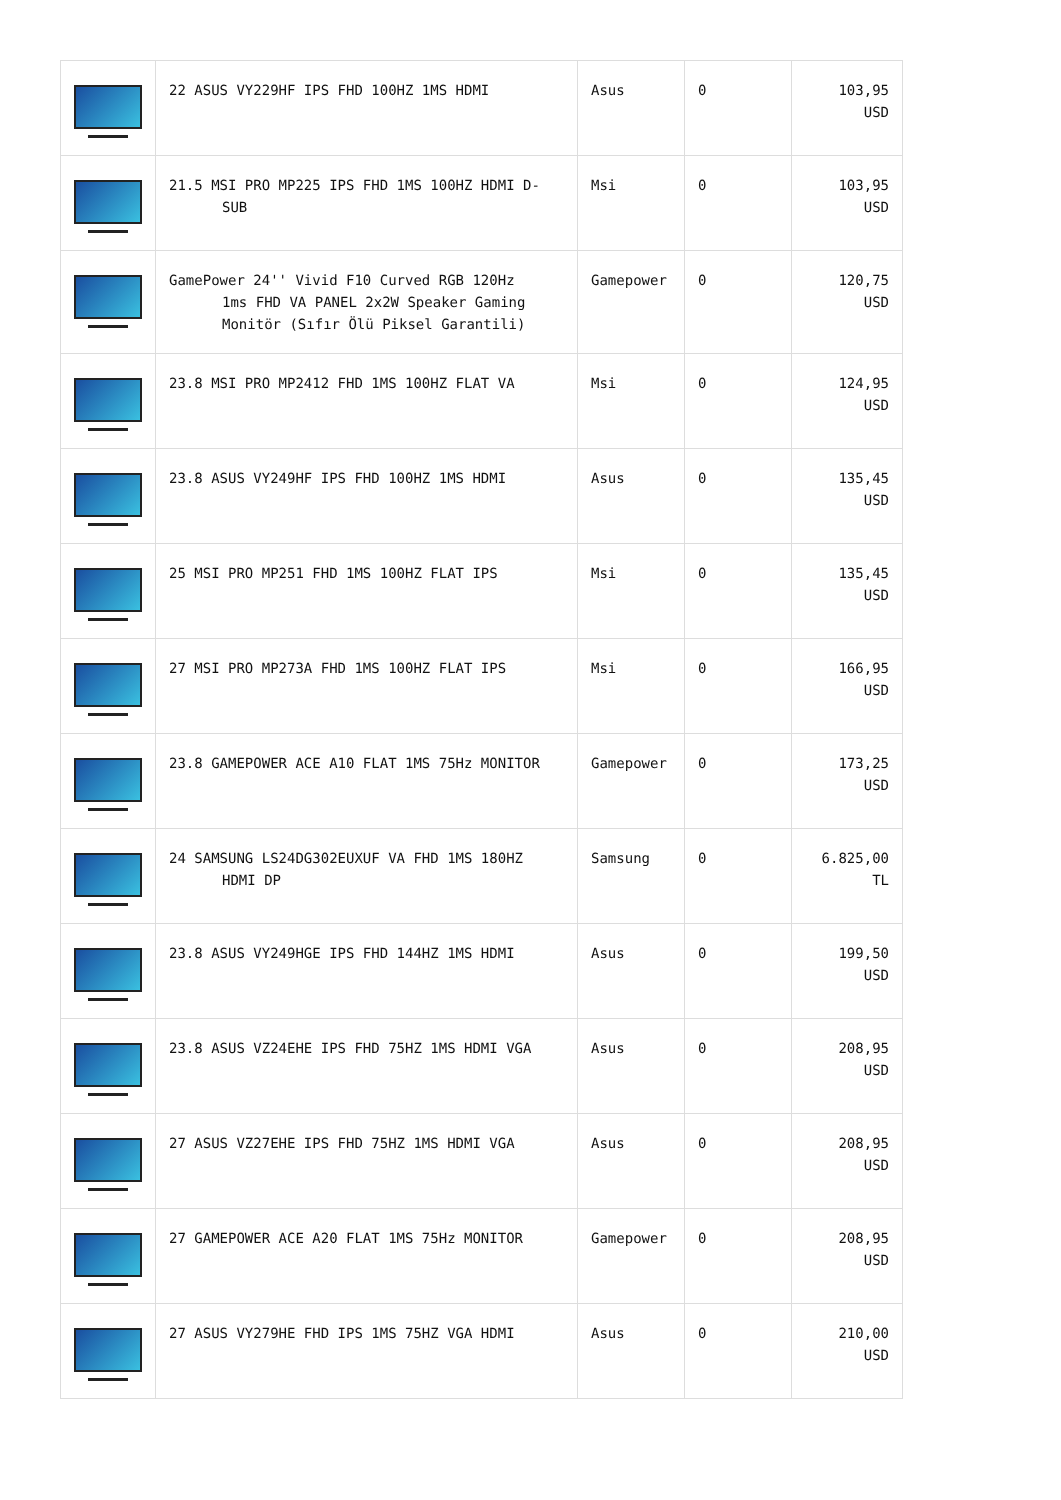| | 22 ASUS VY229HF IPS FHD 100HZ 1MS HDMI | Asus | 0 | 103,95 USD |
| | 21.5 MSI PRO MP225 IPS FHD 1MS 100HZ HDMI D- SUB | Msi | 0 | 103,95 USD |
| | GamePower 24'' Vivid F10 Curved RGB 120Hz 1ms FHD VA PANEL 2x2W Speaker Gaming Monitör (Sıfır Ölü Piksel Garantili) | Gamepower | 0 | 120,75 USD |
| | 23.8 MSI PRO MP2412 FHD 1MS 100HZ FLAT VA | Msi | 0 | 124,95 USD |
| | 23.8 ASUS VY249HF IPS FHD 100HZ 1MS HDMI | Asus | 0 | 135,45 USD |
| | 25 MSI PRO MP251 FHD 1MS 100HZ FLAT IPS | Msi | 0 | 135,45 USD |
| | 27 MSI PRO MP273A FHD 1MS 100HZ FLAT IPS | Msi | 0 | 166,95 USD |
| | 23.8 GAMEPOWER ACE A10 FLAT 1MS 75Hz MONITOR | Gamepower | 0 | 173,25 USD |
| | 24 SAMSUNG LS24DG302EUXUF VA FHD 1MS 180HZ HDMI DP | Samsung | 0 | 6.825,00 TL |
| | 23.8 ASUS VY249HGE IPS FHD 144HZ 1MS HDMI | Asus | 0 | 199,50 USD |
| | 23.8 ASUS VZ24EHE IPS FHD 75HZ 1MS HDMI VGA | Asus | 0 | 208,95 USD |
| | 27 ASUS VZ27EHE IPS FHD 75HZ 1MS HDMI VGA | Asus | 0 | 208,95 USD |
| | 27 GAMEPOWER ACE A20 FLAT 1MS 75Hz MONITOR | Gamepower | 0 | 208,95 USD |
| | 27 ASUS VY279HE FHD IPS 1MS 75HZ VGA HDMI | Asus | 0 | 210,00 USD |